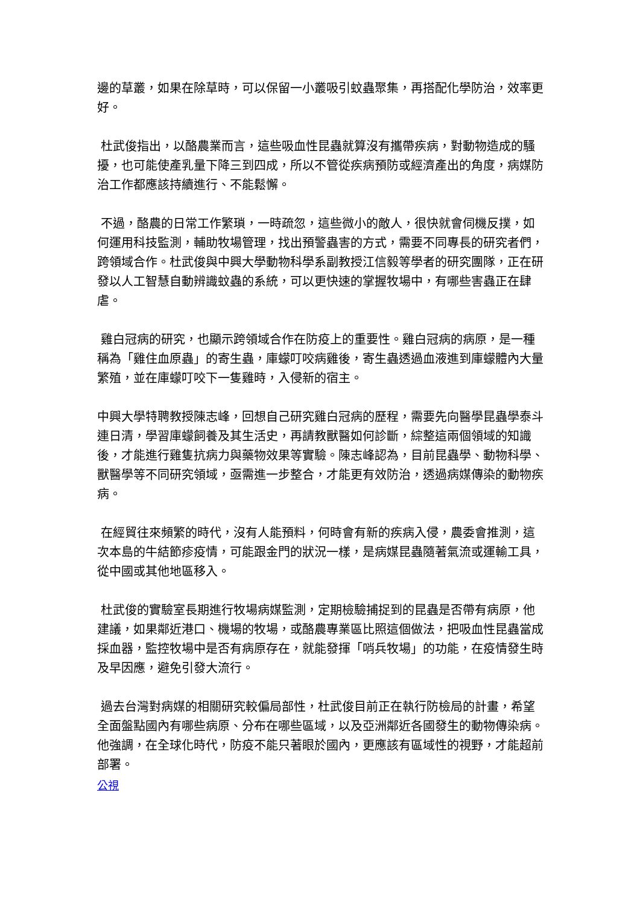邊的草叢，如果在除草時，可以保留一小叢吸引蚊蟲聚集，再搭配化學防治，效率更好。
杜武俊指出，以酪農業而言，這些吸血性昆蟲就算沒有攜帶疾病，對動物造成的騷擾，也可能使產乳量下降三到四成，所以不管從疾病預防或經濟產出的角度，病媒防治工作都應該持續進行、不能鬆懈。
不過，酪農的日常工作繁瑣，一時疏忽，這些微小的敵人，很快就會伺機反撲，如何運用科技監測，輔助牧場管理，找出預警蟲害的方式，需要不同專長的研究者們，跨領域合作。杜武俊與中興大學動物科學系副教授江信毅等學者的研究團隊，正在研發以人工智慧自動辨識蚊蟲的系統，可以更快速的掌握牧場中，有哪些害蟲正在肆虐。
雞白冠病的研究，也顯示跨領域合作在防疫上的重要性。雞白冠病的病原，是一種稱為「雞住血原蟲」的寄生蟲，庫蠓叮咬病雞後，寄生蟲透過血液進到庫蠓體內大量繁殖，並在庫蠓叮咬下一隻雞時，入侵新的宿主。
中興大學特聘教授陳志峰，回想自己研究雞白冠病的歷程，需要先向醫學昆蟲學泰斗連日清，學習庫蠓飼養及其生活史，再請教獸醫如何診斷，綜整這兩個領域的知識後，才能進行雞隻抗病力與藥物效果等實驗。陳志峰認為，目前昆蟲學、動物科學、獸醫學等不同研究領域，亟需進一步整合，才能更有效防治，透過病媒傳染的動物疾病。
在經貿往來頻繁的時代，沒有人能預料，何時會有新的疾病入侵，農委會推測，這次本島的牛結節疹疫情，可能跟金門的狀況一樣，是病媒昆蟲隨著氣流或運輸工具，從中國或其他地區移入。
杜武俊的實驗室長期進行牧場病媒監測，定期檢驗捕捉到的昆蟲是否帶有病原，他建議，如果鄰近港口、機場的牧場，或酪農專業區比照這個做法，把吸血性昆蟲當成採血器，監控牧場中是否有病原存在，就能發揮「哨兵牧場」的功能，在疫情發生時及早因應，避免引發大流行。
過去台灣對病媒的相關研究較偏局部性，杜武俊目前正在執行防檢局的計畫，希望全面盤點國內有哪些病原、分布在哪些區域，以及亞洲鄰近各國發生的動物傳染病。他強調，在全球化時代，防疫不能只著眼於國內，更應該有區域性的視野，才能超前部署。
公視